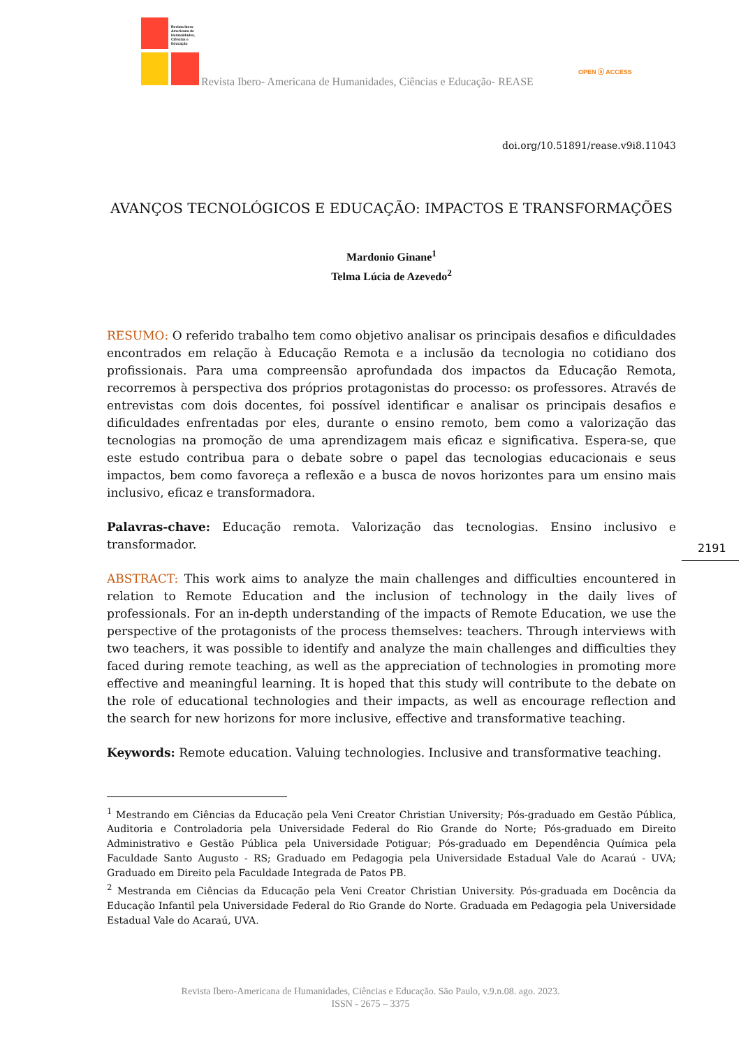Revista Ibero-
Americana de
Humanidades,
Ciências e
Educação
Revista Ibero- Americana de Humanidades, Ciências e Educação- REASE
OPEN ⓐ ACCESS
2191
doi.org/10.51891/rease.v9i8.11043
AVANÇOS TECNOLÓGICOS E EDUCAÇÃO: IMPACTOS E TRANSFORMAÇÕES
Mardonio Ginane<sup>1</sup>
Telma Lúcia de Azevedo<sup>2</sup>
RESUMO: O referido trabalho tem como objetivo analisar os principais desafios e dificuldades encontrados em relação à Educação Remota e a inclusão da tecnologia no cotidiano dos profissionais. Para uma compreensão aprofundada dos impactos da Educação Remota, recorremos à perspectiva dos próprios protagonistas do processo: os professores. Através de entrevistas com dois docentes, foi possível identificar e analisar os principais desafios e dificuldades enfrentadas por eles, durante o ensino remoto, bem como a valorização das tecnologias na promoção de uma aprendizagem mais eficaz e significativa. Espera-se, que este estudo contribua para o debate sobre o papel das tecnologias educacionais e seus impactos, bem como favoreça a reflexão e a busca de novos horizontes para um ensino mais inclusivo, eficaz e transformadora.
Palavras-chave: Educação remota. Valorização das tecnologias. Ensino inclusivo e transformador.
ABSTRACT: This work aims to analyze the main challenges and difficulties encountered in relation to Remote Education and the inclusion of technology in the daily lives of professionals. For an in-depth understanding of the impacts of Remote Education, we use the perspective of the protagonists of the process themselves: teachers. Through interviews with two teachers, it was possible to identify and analyze the main challenges and difficulties they faced during remote teaching, as well as the appreciation of technologies in promoting more effective and meaningful learning. It is hoped that this study will contribute to the debate on the role of educational technologies and their impacts, as well as encourage reflection and the search for new horizons for more inclusive, effective and transformative teaching.
Keywords: Remote education. Valuing technologies. Inclusive and transformative teaching.
<sup>1</sup> Mestrando em Ciências da Educação pela Veni Creator Christian University; Pós-graduado em Gestão Pública, Auditoria e Controladoria pela Universidade Federal do Rio Grande do Norte; Pós-graduado em Direito Administrativo e Gestão Pública pela Universidade Potiguar; Pós-graduado em Dependência Química pela Faculdade Santo Augusto - RS; Graduado em Pedagogia pela Universidade Estadual Vale do Acaraú - UVA; Graduado em Direito pela Faculdade Integrada de Patos PB.
<sup>2</sup> Mestranda em Ciências da Educação pela Veni Creator Christian University. Pós-graduada em Docência da Educação Infantil pela Universidade Federal do Rio Grande do Norte. Graduada em Pedagogia pela Universidade Estadual Vale do Acaraú, UVA.
Revista Ibero-Americana de Humanidades, Ciências e Educação. São Paulo, v.9.n.08. ago. 2023.
ISSN - 2675 – 3375